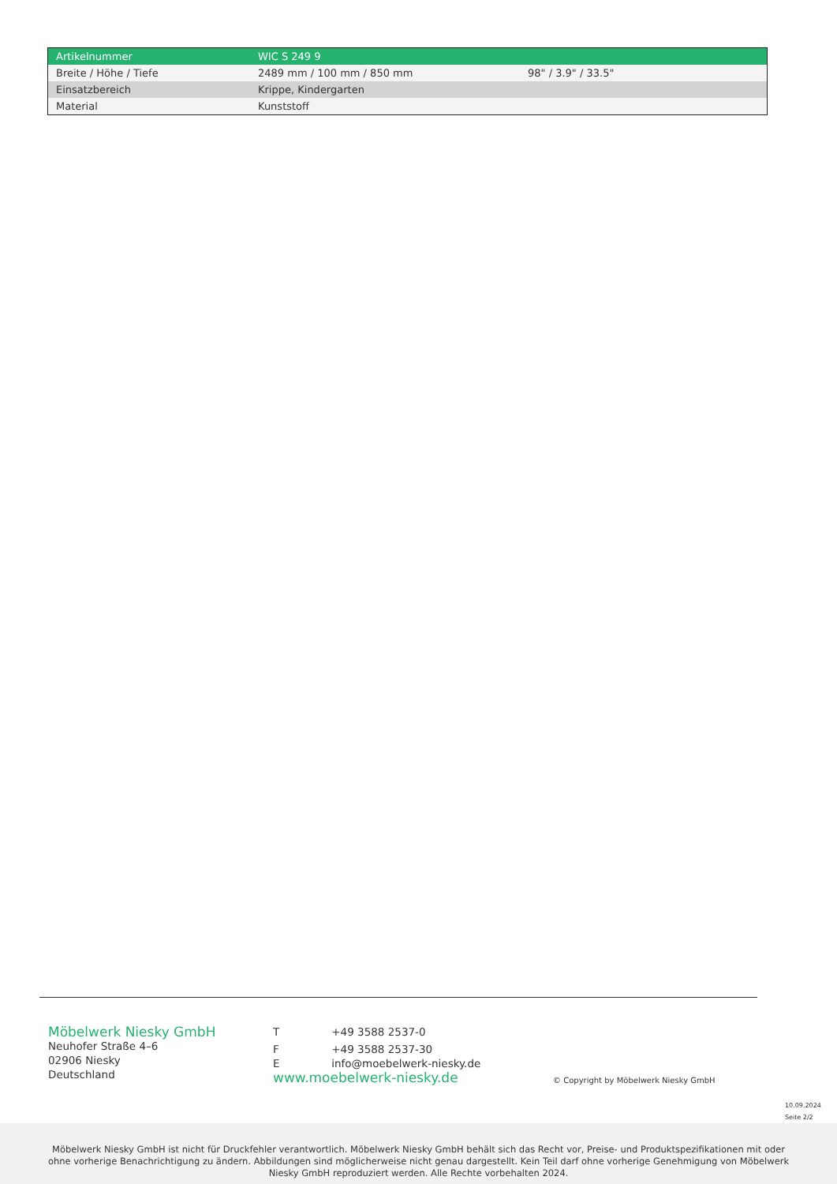| Artikelnummer | WIC S 249 9 | |
| Breite / Höhe / Tiefe | 2489 mm / 100 mm / 850 mm | 98" / 3.9" / 33.5" |
| Einsatzbereich | Krippe, Kindergarten | |
| Material | Kunststoff | |
Möbelwerk Niesky GmbH
Neuhofer Straße 4–6
02906 Niesky
Deutschland
T +49 3588 2537-0
F +49 3588 2537-30
E info@moebelwerk-niesky.de
www.moebelwerk-niesky.de
© Copyright by Möbelwerk Niesky GmbH
10.09.2024
Seite 2/2
Möbelwerk Niesky GmbH ist nicht für Druckfehler verantwortlich. Möbelwerk Niesky GmbH behält sich das Recht vor, Preise- und Produktspezifikationen mit oder ohne vorherige Benachrichtigung zu ändern. Abbildungen sind möglicherweise nicht genau dargestellt. Kein Teil darf ohne vorherige Genehmigung von Möbelwerk Niesky GmbH reproduziert werden. Alle Rechte vorbehalten 2024.